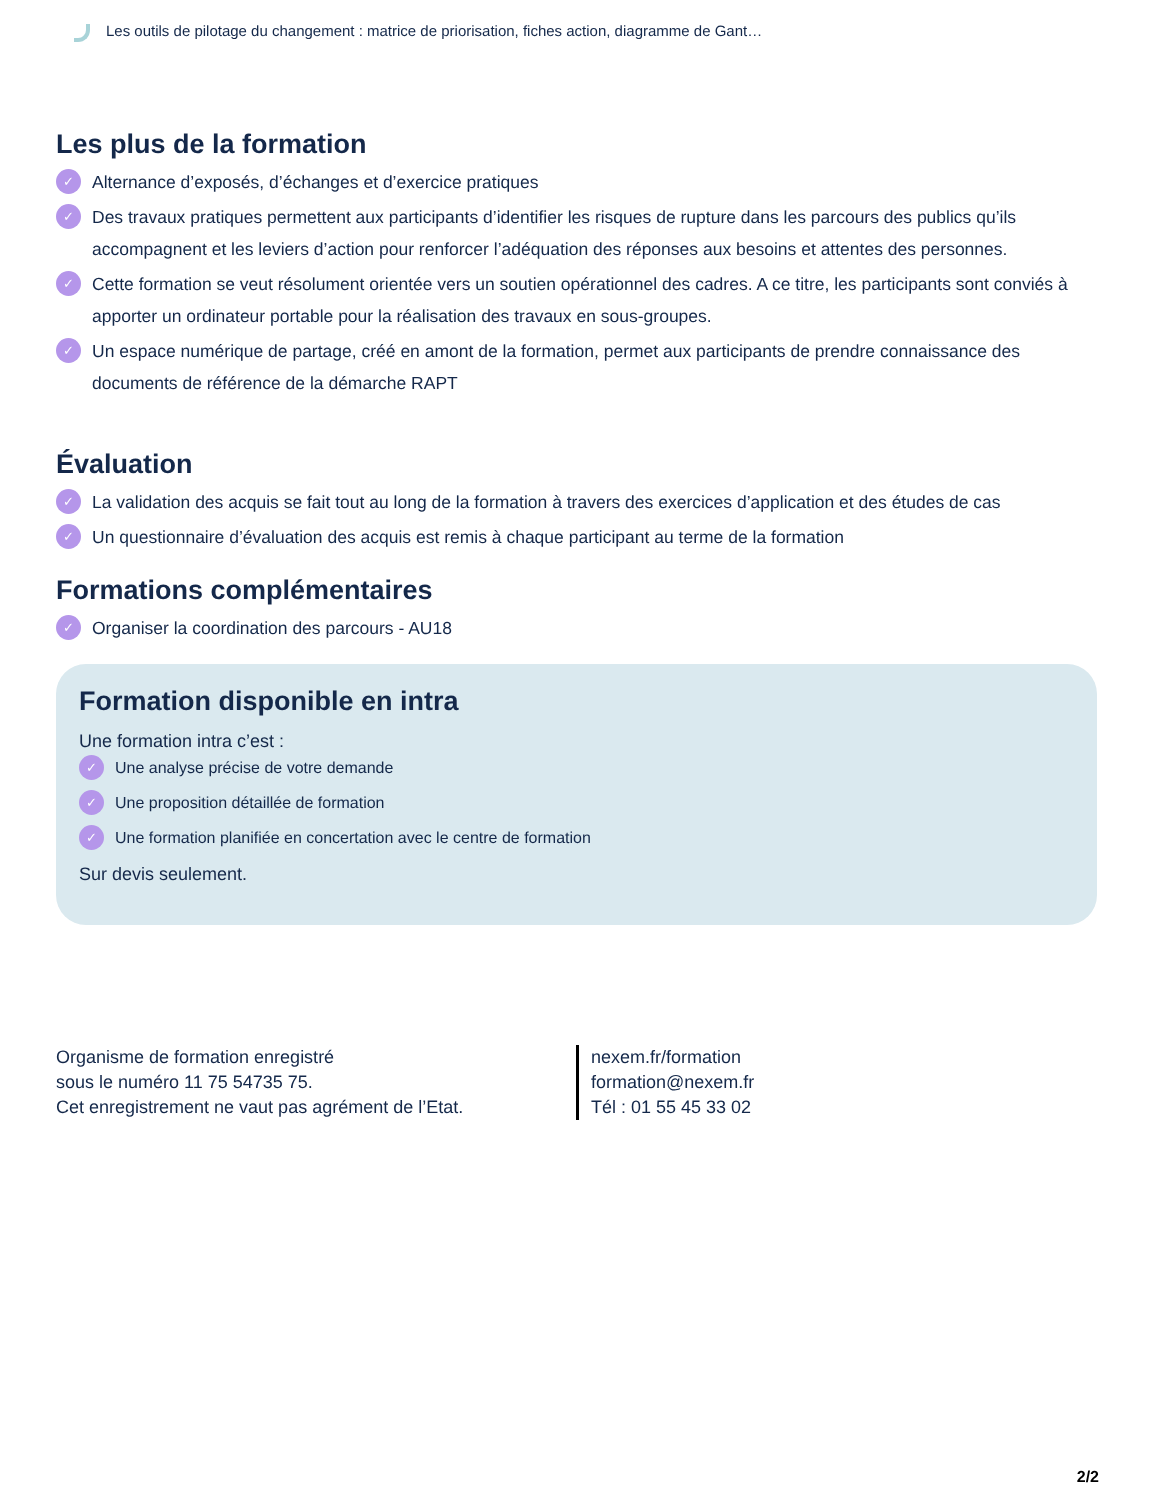Les outils de pilotage du changement : matrice de priorisation, fiches action, diagramme de Gant…
Les plus de la formation
Alternance d’exposés, d’échanges et d’exercice pratiques
Des travaux pratiques permettent aux participants d’identifier les risques de rupture dans les parcours des publics qu’ils accompagnent et les leviers d’action pour renforcer l’adéquation des réponses aux besoins et attentes des personnes.
Cette formation se veut résolument orientée vers un soutien opérationnel des cadres. A ce titre, les participants sont conviés à apporter un ordinateur portable pour la réalisation des travaux en sous-groupes.
Un espace numérique de partage, créé en amont de la formation, permet aux participants de prendre connaissance des documents de référence de la démarche RAPT
Évaluation
La validation des acquis se fait tout au long de la formation à travers des exercices d’application et des études de cas
Un questionnaire d’évaluation des acquis est remis à chaque participant au terme de la formation
Formations complémentaires
Organiser la coordination des parcours - AU18
Formation disponible en intra
Une formation intra c’est :
Une analyse précise de votre demande
Une proposition détaillée de formation
Une formation planifiée en concertation avec le centre de formation
Sur devis seulement.
Organisme de formation enregistré
sous le numéro 11 75 54735 75.
Cet enregistrement ne vaut pas agrément de l’Etat.
nexem.fr/formation
formation@nexem.fr
Tél : 01 55 45 33 02
2/2